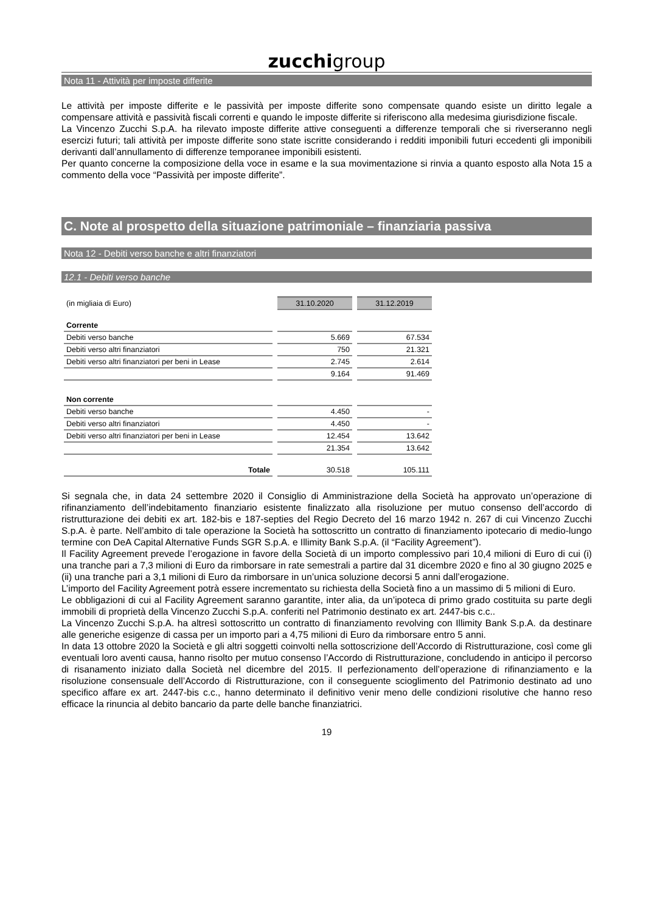zucchigroup
Nota 11 - Attività per imposte differite
Le attività per imposte differite e le passività per imposte differite sono compensate quando esiste un diritto legale a compensare attività e passività fiscali correnti e quando le imposte differite si riferiscono alla medesima giurisdizione fiscale.
La Vincenzo Zucchi S.p.A. ha rilevato imposte differite attive conseguenti a differenze temporali che si riverseranno negli esercizi futuri; tali attività per imposte differite sono state iscritte considerando i redditi imponibili futuri eccedenti gli imponibili derivanti dall’annullamento di differenze temporanee imponibili esistenti.
Per quanto concerne la composizione della voce in esame e la sua movimentazione si rinvia a quanto esposto alla Nota 15 a commento della voce “Passività per imposte differite”.
C. Note al prospetto della situazione patrimoniale – finanziaria passiva
Nota 12 - Debiti verso banche e altri finanziatori
12.1 - Debiti verso banche
| (in migliaia di Euro) | 31.10.2020 | 31.12.2019 |
| Corrente | | |
| Debiti verso banche | 5.669 | 67.534 |
| Debiti verso altri finanziatori | 750 | 21.321 |
| Debiti verso altri finanziatori per beni in Lease | 2.745 | 2.614 |
| | 9.164 | 91.469 |
| Non corrente | | |
| Debiti verso banche | 4.450 | - |
| Debiti verso altri finanziatori | 4.450 | - |
| Debiti verso altri finanziatori per beni in Lease | 12.454 | 13.642 |
| | 21.354 | 13.642 |
| Totale | 30.518 | 105.111 |
Si segnala che, in data 24 settembre 2020 il Consiglio di Amministrazione della Società ha approvato un’operazione di rifinanziamento dell’indebitamento finanziario esistente finalizzato alla risoluzione per mutuo consenso dell’accordo di ristrutturazione dei debiti ex art. 182-bis e 187-septies del Regio Decreto del 16 marzo 1942 n. 267 di cui Vincenzo Zucchi S.p.A. è parte. Nell’ambito di tale operazione la Società ha sottoscritto un contratto di finanziamento ipotecario di medio-lungo termine con DeA Capital Alternative Funds SGR S.p.A. e Illimity Bank S.p.A. (il “Facility Agreement”).
Il Facility Agreement prevede l’erogazione in favore della Società di un importo complessivo pari 10,4 milioni di Euro di cui (i) una tranche pari a 7,3 milioni di Euro da rimborsare in rate semestrali a partire dal 31 dicembre 2020 e fino al 30 giugno 2025 e (ii) una tranche pari a 3,1 milioni di Euro da rimborsare in un’unica soluzione decorsi 5 anni dall’erogazione.
L’importo del Facility Agreement potrà essere incrementato su richiesta della Società fino a un massimo di 5 milioni di Euro.
Le obbligazioni di cui al Facility Agreement saranno garantite, inter alia, da un’ipoteca di primo grado costituita su parte degli immobili di proprietà della Vincenzo Zucchi S.p.A. conferiti nel Patrimonio destinato ex art. 2447-bis c.c..
La Vincenzo Zucchi S.p.A. ha altresì sottoscritto un contratto di finanziamento revolving con Illimity Bank S.p.A. da destinare alle generiche esigenze di cassa per un importo pari a 4,75 milioni di Euro da rimborsare entro 5 anni.
In data 13 ottobre 2020 la Società e gli altri soggetti coinvolti nella sottoscrizione dell’Accordo di Ristrutturazione, così come gli eventuali loro aventi causa, hanno risolto per mutuo consenso l’Accordo di Ristrutturazione, concludendo in anticipo il percorso di risanamento iniziato dalla Società nel dicembre del 2015. Il perfezionamento dell’operazione di rifinanziamento e la risoluzione consensuale dell’Accordo di Ristrutturazione, con il conseguente scioglimento del Patrimonio destinato ad uno specifico affare ex art. 2447-bis c.c., hanno determinato il definitivo venir meno delle condizioni risolutive che hanno reso efficace la rinuncia al debito bancario da parte delle banche finanziatrici.
19